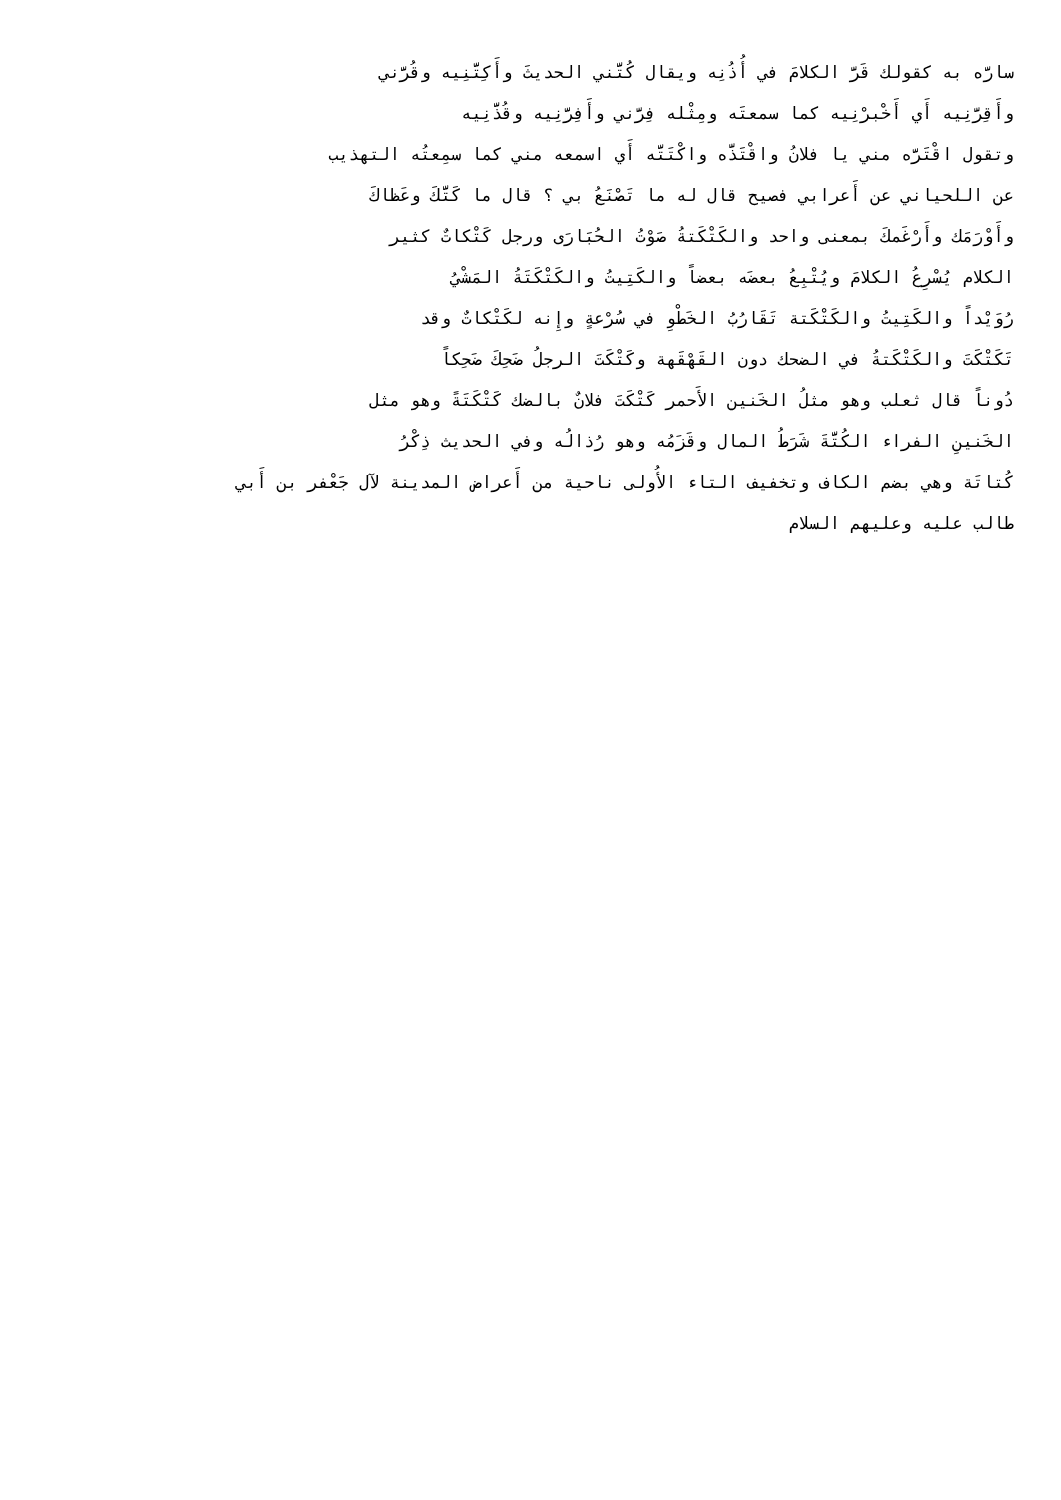سارَّه به كقولك قَرَّ الكلامَ في أُذُنِه ويقال كُتَّني الحديثَ وأَكِتَّنِيه وقُرَّني
وأَقِرَّنِيه أَي أَخْبرْنِيه كما سمعتَه ومِثْله فِرَّني وأَفِرَّنِيه وقُذَّنِيه
وتقول اقْتَرَّه مني يا فلانُ واقْتَذَّه واكْتَتَّه أَي اسمعه مني كما سمِعتُه التهذيب
عن اللحياني عن أَعرابي فصيح قال له ما تَصْنَعُ بي ؟ قال ما كَتَّكَ وعَظاكَ
وأَوْرَمَك وأَرْغَمكَ بمعنى واحد والكَتْكَتةُ صَوْتُ الحُبَارَى ورجل كَتْكاتٌ كثير
الكلام يُسْرِعُ الكلامَ ويُتْبِعُ بعضَه بعضاً والكَتِيتُ والكَتْكَتَةُ المَشْيُ
رُوَيْداً والكَتِيتُ والكَتْكَتة تَقَارُبُ الخَطْوِ في سُرْعةٍ وإِنه لكَتْكاتٌ وقد
تَكَتْكَتَ والكَتْكَتةُ في الضحك دون القَهْقَهة وكَتْكَتَ الرجلُ ضَحِكَ ضَحِكاً
دُوناً قال ثعلب وهو مثلُ الخَنين الأَحمر كَتْكَتَ فلانٌ بالضك كَتْكَتَةً وهو مثل
الخَنينِ الفراء الكُتَّةَ شَرَطُ المال وقَزَمُه وهو رُذالُه وفي الحديث ذِكْرُ
كُتاتَة وهي بضم الكاف وتخفيف التاء الأُولى ناحية من أَعراض المدينة لآل جَعْفر بن أَبي
طالب عليه وعليهم السلام